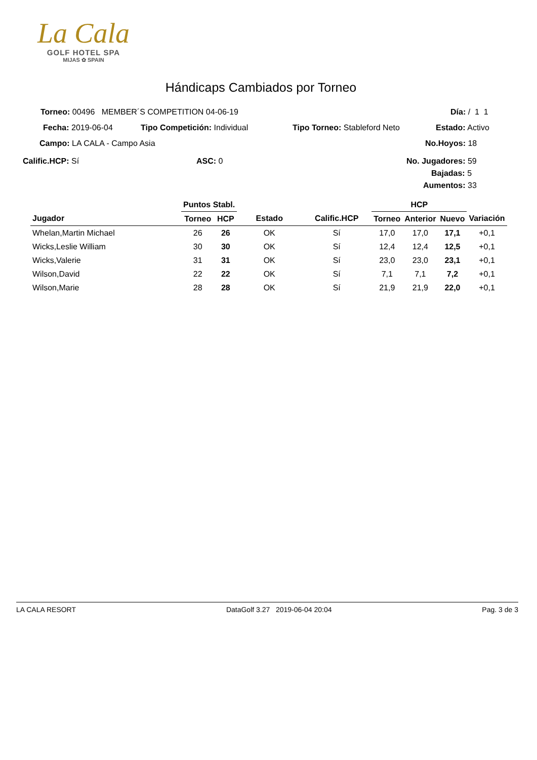La Cala
GOLF HOTEL SPA
MIJAS ✿ SPAIN
Hándicaps Cambiados por Torneo
Torneo: 00496 MEMBER´S COMPETITION 04-06-19 Día: / 1 1
Fecha: 2019-06-04 Tipo Competición: Individual Tipo Torneo: Stableford Neto Estado: Activo
Campo: LA CALA - Campo Asia No.Hoyos: 18
Calific.HCP: Sí ASC: 0 No. Jugadores: 59
Bajadas: 5
Aumentos: 33
| | Puntos Stabl. | | | | HCP | | | |
| --- | --- | --- | --- | --- | --- | --- | --- | --- |
| Jugador | Torneo | HCP | Estado | Calific.HCP | Torneo | Anterior | Nuevo | Variación |
| Whelan,Martin Michael | 26 | 26 | OK | Sí | 17,0 | 17,0 | 17,1 | +0,1 |
| Wicks,Leslie William | 30 | 30 | OK | Sí | 12,4 | 12,4 | 12,5 | +0,1 |
| Wicks,Valerie | 31 | 31 | OK | Sí | 23,0 | 23,0 | 23,1 | +0,1 |
| Wilson,David | 22 | 22 | OK | Sí | 7,1 | 7,1 | 7,2 | +0,1 |
| Wilson,Marie | 28 | 28 | OK | Sí | 21,9 | 21,9 | 22,0 | +0,1 |
LA CALA RESORT DataGolf 3.27 2019-06-04 20:04 Pag. 3 de 3